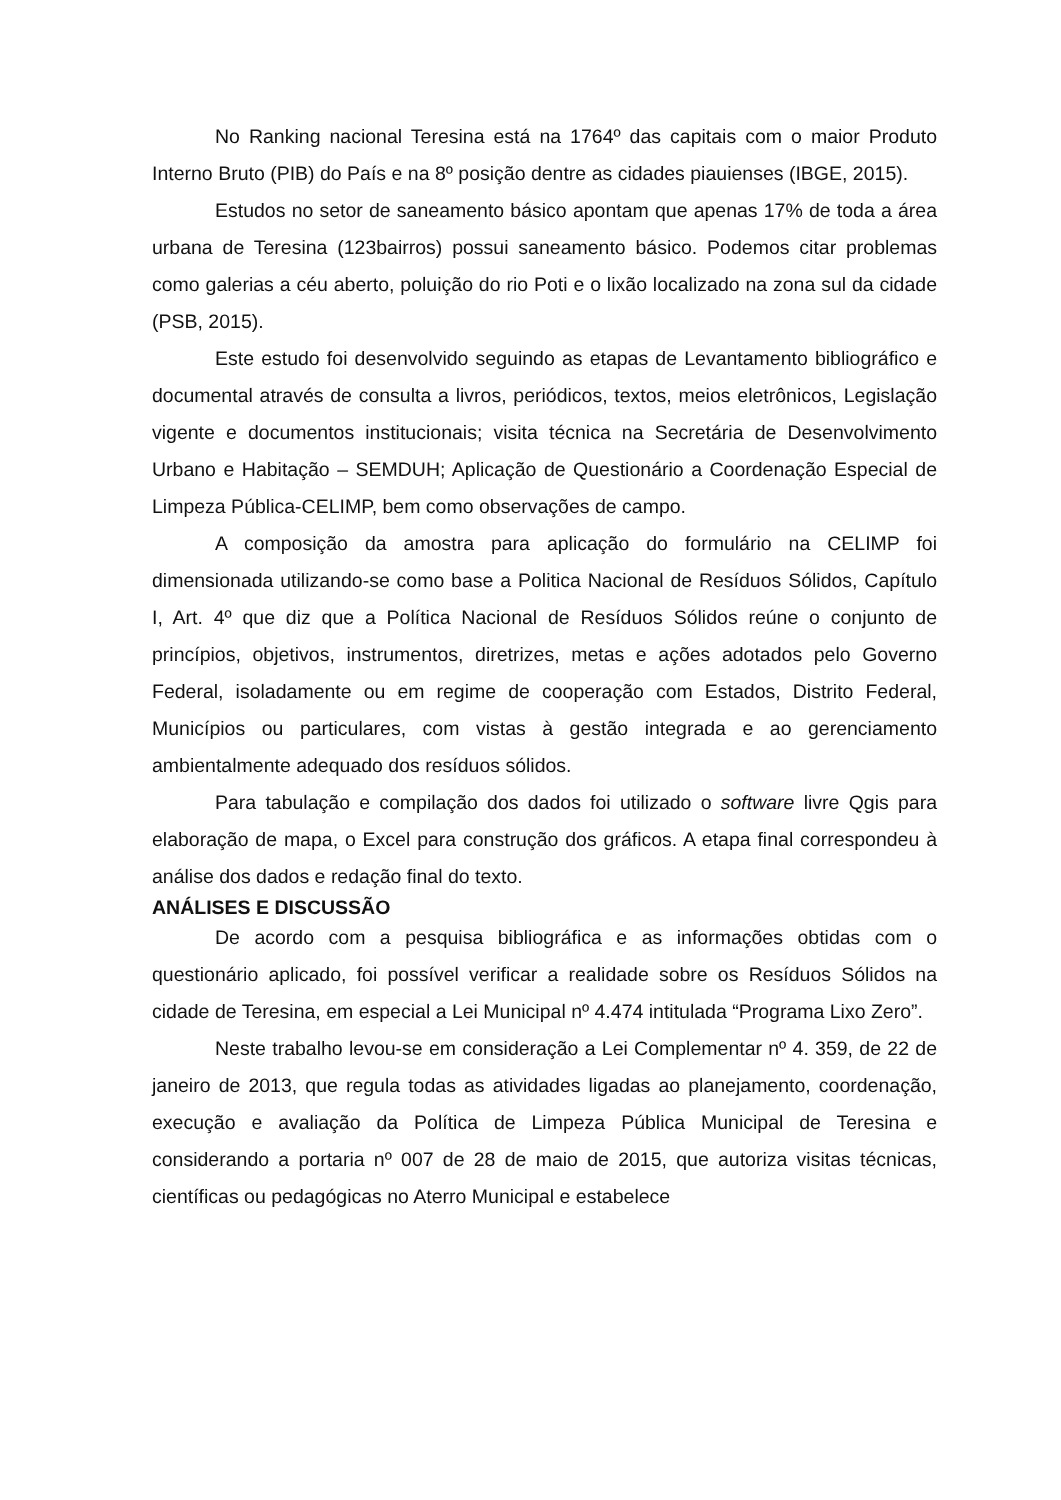No Ranking nacional Teresina está na 1764º das capitais com o maior Produto Interno Bruto (PIB) do País e na 8º posição dentre as cidades piauienses (IBGE, 2015).
Estudos no setor de saneamento básico apontam que apenas 17% de toda a área urbana de Teresina (123bairros) possui saneamento básico. Podemos citar problemas como galerias a céu aberto, poluição do rio Poti e o lixão localizado na zona sul da cidade (PSB, 2015).
Este estudo foi desenvolvido seguindo as etapas de Levantamento bibliográfico e documental através de consulta a livros, periódicos, textos, meios eletrônicos, Legislação vigente e documentos institucionais; visita técnica na Secretária de Desenvolvimento Urbano e Habitação – SEMDUH; Aplicação de Questionário a Coordenação Especial de Limpeza Pública-CELIMP, bem como observações de campo.
A composição da amostra para aplicação do formulário na CELIMP foi dimensionada utilizando-se como base a Politica Nacional de Resíduos Sólidos, Capítulo I, Art. 4º que diz que a Política Nacional de Resíduos Sólidos reúne o conjunto de princípios, objetivos, instrumentos, diretrizes, metas e ações adotados pelo Governo Federal, isoladamente ou em regime de cooperação com Estados, Distrito Federal, Municípios ou particulares, com vistas à gestão integrada e ao gerenciamento ambientalmente adequado dos resíduos sólidos.
Para tabulação e compilação dos dados foi utilizado o software livre Qgis para elaboração de mapa, o Excel para construção dos gráficos. A etapa final correspondeu à análise dos dados e redação final do texto.
ANÁLISES E DISCUSSÃO
De acordo com a pesquisa bibliográfica e as informações obtidas com o questionário aplicado, foi possível verificar a realidade sobre os Resíduos Sólidos na cidade de Teresina, em especial a Lei Municipal nº 4.474 intitulada “Programa Lixo Zero”.
Neste trabalho levou-se em consideração a Lei Complementar nº 4. 359, de 22 de janeiro de 2013, que regula todas as atividades ligadas ao planejamento, coordenação, execução e avaliação da Política de Limpeza Pública Municipal de Teresina e considerando a portaria nº 007 de 28 de maio de 2015, que autoriza visitas técnicas, científicas ou pedagógicas no Aterro Municipal e estabelece